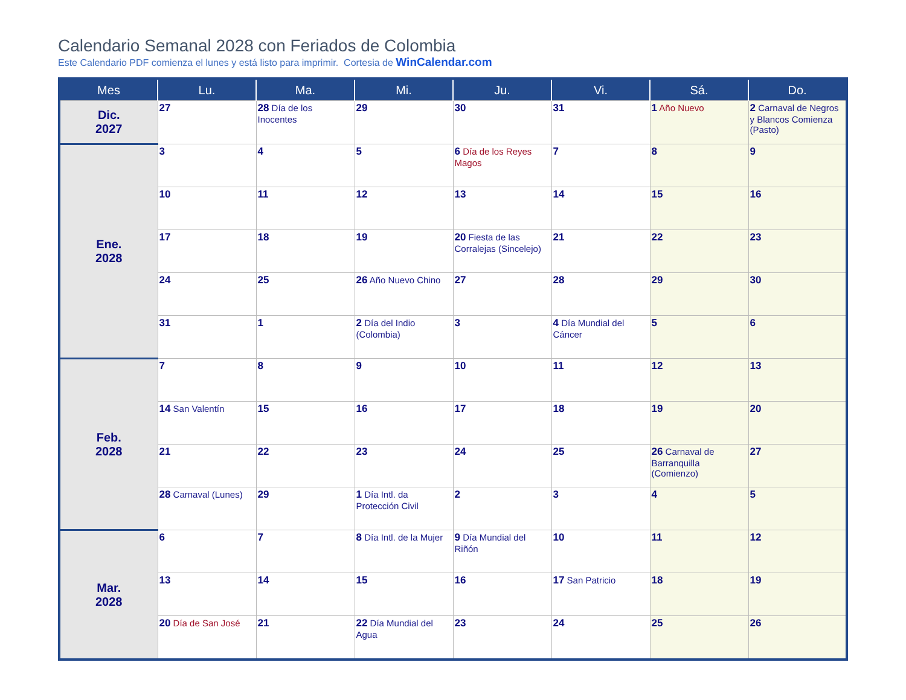Calendario Semanal 2028 con Feriados de Colombia
Este Calendario PDF comienza el lunes y está listo para imprimir. Cortesia de WinCalendar.com
| Mes | Lu. | Ma. | Mi. | Ju. | Vi. | Sá. | Do. |
| --- | --- | --- | --- | --- | --- | --- | --- |
| Dic. 2027 | 27 | 28 Día de los Inocentes | 29 | 30 | 31 | 1 Año Nuevo | 2 Carnaval de Negros y Blancos Comienza (Pasto) |
| Ene. 2028 | 3 | 4 | 5 | 6 Día de los Reyes Magos | 7 | 8 | 9 |
| | 10 | 11 | 12 | 13 | 14 | 15 | 16 |
| | 17 | 18 | 19 | 20 Fiesta de las Corralejas (Sincelejo) | 21 | 22 | 23 |
| | 24 | 25 | 26 Año Nuevo Chino | 27 | 28 | 29 | 30 |
| | 31 | 1 | 2 Día del Indio (Colombia) | 3 | 4 Día Mundial del Cáncer | 5 | 6 |
| Feb. 2028 | 7 | 8 | 9 | 10 | 11 | 12 | 13 |
| | 14 San Valentín | 15 | 16 | 17 | 18 | 19 | 20 |
| | 21 | 22 | 23 | 24 | 25 | 26 Carnaval de Barranquilla (Comienzo) | 27 |
| | 28 Carnaval (Lunes) | 29 | 1 Día Intl. da Protección Civil | 2 | 3 | 4 | 5 |
| Mar. 2028 | 6 | 7 | 8 Día Intl. de la Mujer | 9 Día Mundial del Riñón | 10 | 11 | 12 |
| | 13 | 14 | 15 | 16 | 17 San Patricio | 18 | 19 |
| | 20 Día de San José | 21 | 22 Día Mundial del Agua | 23 | 24 | 25 | 26 |